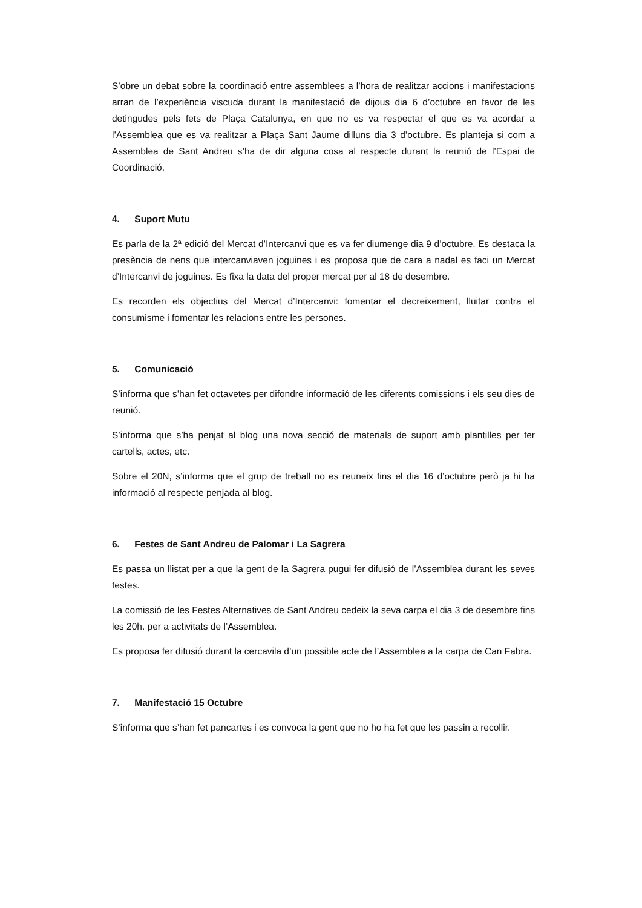S’obre un debat sobre la coordinació entre assemblees a l’hora de realitzar accions i manifestacions arran de l’experiència viscuda durant la manifestació de dijous dia 6 d’octubre en favor de les detingudes pels fets de Plaça Catalunya, en que no es va respectar el que es va acordar a l’Assemblea que es va realitzar a Plaça Sant Jaume dilluns dia 3 d’octubre. Es planteja si com a Assemblea de Sant Andreu s’ha de dir alguna cosa al respecte durant la reunió de l’Espai de Coordinació.
4. Suport Mutu
Es parla de la 2ª edició del Mercat d’Intercanvi que es va fer diumenge dia 9 d’octubre. Es destaca la presència de nens que intercanviaven joguines i es proposa que de cara a nadal es faci un Mercat d’Intercanvi de joguines. Es fixa la data del proper mercat per al 18 de desembre.
Es recorden els objectius del Mercat d’Intercanvi: fomentar el decreixement, lluitar contra el consumisme i fomentar les relacions entre les persones.
5. Comunicació
S’informa que s’han fet octavetes per difondre informació de les diferents comissions i els seu dies de reunió.
S’informa que s’ha penjat al blog una nova secció de materials de suport amb plantilles per fer cartells, actes, etc.
Sobre el 20N, s’informa que el grup de treball no es reuneix fins el dia 16 d’octubre però ja hi ha informació al respecte penjada al blog.
6. Festes de Sant Andreu de Palomar i La Sagrera
Es passa un llistat per a que la gent de la Sagrera pugui fer difusió de l’Assemblea durant les seves festes.
La comissió de les Festes Alternatives de Sant Andreu cedeix la seva carpa el dia 3 de desembre fins les 20h. per a activitats de l’Assemblea.
Es proposa fer difusió durant la cercavila d’un possible acte de l’Assemblea a la carpa de Can Fabra.
7. Manifestació 15 Octubre
S’informa que s’han fet pancartes i es convoca la gent que no ho ha fet que les passin a recollir.